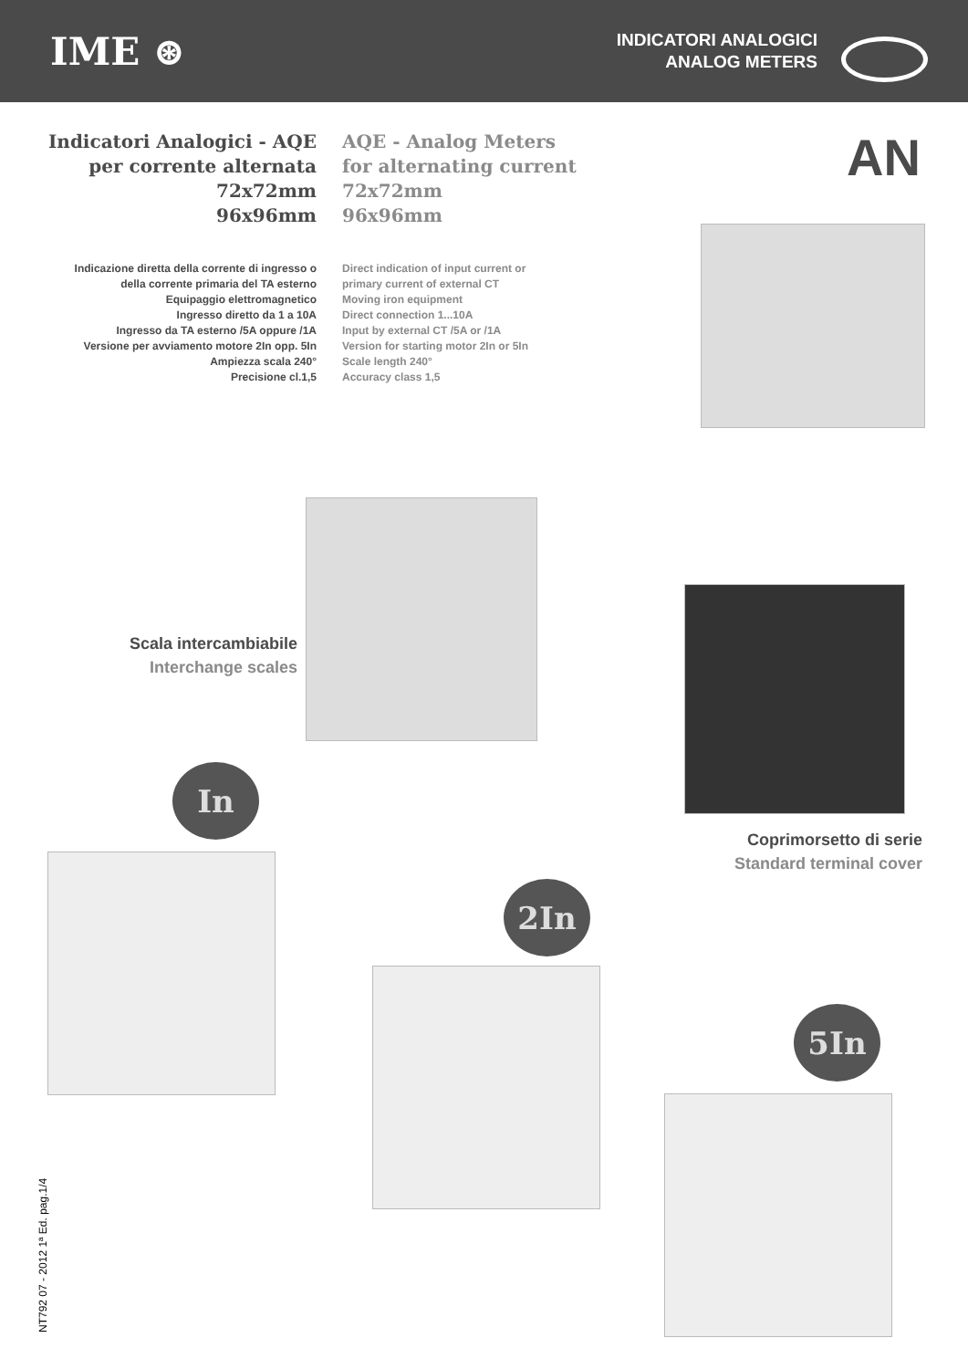IME ⊛
INDICATORI ANALOGICI
ANALOG METERS
AN
Indicatori Analogici - AQE
per corrente alternata
72x72mm
96x96mm
Indicazione diretta della corrente di ingresso o
della corrente primaria del TA esterno
Equipaggio elettromagnetico
Ingresso diretto da 1 a 10A
Ingresso da TA esterno /5A oppure /1A
Versione per avviamento motore 2In opp. 5In
Ampiezza scala 240°
Precisione cl.1,5
AQE - Analog Meters
for alternating current
72x72mm
96x96mm
Direct indication of input current or
primary current of external CT
Moving iron equipment
Direct connection 1...10A
Input by external CT /5A or /1A
Version for starting motor 2In or 5In
Scale length 240°
Accuracy class 1,5
Scala intercambiabile
Interchange scales
Coprimorsetto di serie
Standard terminal cover
In
2In
5In
NT792 07 - 2012 1ª Ed. pag.1/4